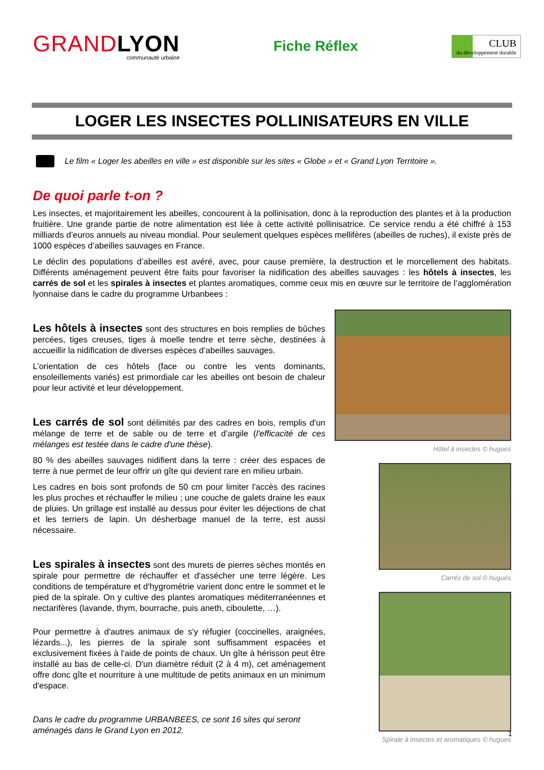GRANDLYON
communauté urbaine
Fiche Réflex
CLUB
du développement durable
LOGER LES INSECTES POLLINISATEURS EN VILLE
Le film « Loger les abeilles en ville » est disponible sur les sites « Globe » et « Grand Lyon Territoire ».
De quoi parle t-on ?
Les insectes, et majoritairement les abeilles, concourent à la pollinisation, donc à la reproduction des plantes et à la production fruitière. Une grande partie de notre alimentation est liée à cette activité pollinisatrice. Ce service rendu a été chiffré à 153 milliards d’euros annuels au niveau mondial. Pour seulement quelques espèces mellifères (abeilles de ruches), il existe près de 1000 espèces d’abeilles sauvages en France.
Le déclin des populations d’abeilles est avéré, avec, pour cause première, la destruction et le morcellement des habitats. Différents aménagement peuvent être faits pour favoriser la nidification des abeilles sauvages : les hôtels à insectes, les carrés de sol et les spirales à insectes et plantes aromatiques, comme ceux mis en œuvre sur le territoire de l’agglomération lyonnaise dans le cadre du programme Urbanbees :
Les hôtels à insectes sont des structures en bois remplies de bûches percées, tiges creuses, tiges à moelle tendre et terre sèche, destinées à accueillir la nidification de diverses espèces d’abeilles sauvages.
L’orientation de ces hôtels (face ou contre les vents dominants, ensoleillements variés) est primordiale car les abeilles ont besoin de chaleur pour leur activité et leur développement.
Les carrés de sol sont délimités par des cadres en bois, remplis d'un mélange de terre et de sable ou de terre et d’argile (l'efficacité de ces mélanges est testée dans le cadre d'une thèse).
80 % des abeilles sauvages nidifient dans la terre : créer des espaces de terre à nue permet de leur offrir un gîte qui devient rare en milieu urbain.
Les cadres en bois sont profonds de 50 cm pour limiter l'accès des racines les plus proches et réchauffer le milieu ; une couche de galets draine les eaux de pluies. Un grillage est installé au dessus pour éviter les déjections de chat et les terriers de lapin. Un désherbage manuel de la terre, est aussi nécessaire.
Les spirales à insectes sont des murets de pierres sèches montés en spirale pour permettre de réchauffer et d'assécher une terre légère. Les conditions de température et d'hygrométrie varient donc entre le sommet et le pied de la spirale. On y cultive des plantes aromatiques méditerranéennes et nectarifères (lavande, thym, bourrache, puis aneth, ciboulette, …).
Pour permettre à d'autres animaux de s'y réfugier (coccinelles, araignées, lézards...), les pierres de la spirale sont suffisamment espacées et exclusivement fixées à l'aide de points de chaux. Un gîte à hérisson peut être installé au bas de celle-ci. D'un diamètre réduit (2 à 4 m), cet aménagement offre donc gîte et nourriture à une multitude de petits animaux en un minimum d'espace.
Dans le cadre du programme URBANBEES, ce sont 16 sites qui seront aménagés dans le Grand Lyon en 2012.
Hôtel à insectes © hugues
Carrés de sol © hugues
Spirale à insectes et aromatiques © hugues
1